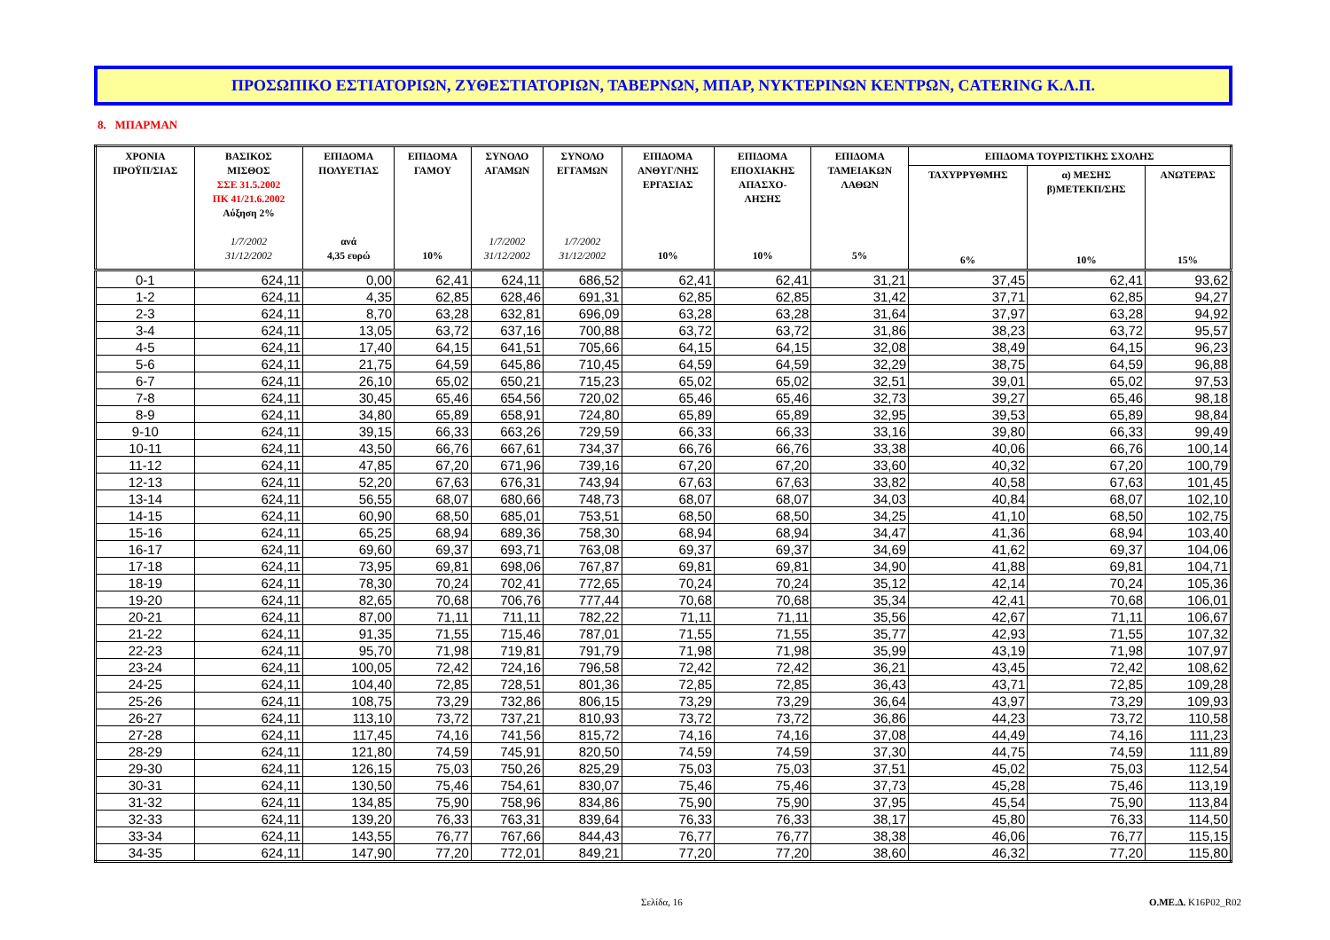ΠΡΟΣΩΠΙΚΟ ΕΣΤΙΑΤΟΡΙΩΝ, ΖΥΘΕΣΤΙΑΤΟΡΙΩΝ, ΤΑΒΕΡΝΩΝ, ΜΠΑΡ, ΝΥΚΤΕΡΙΝΩΝ ΚΕΝΤΡΩΝ, CATERING Κ.Λ.Π.
8. ΜΠΑΡΜΑΝ
| ΧΡΟΝΙΑ ΠΡΟΫΠ/ΣΙΑΣ | ΒΑΣΙΚΟΣ ΜΙΣΘΟΣ ΣΣΕ 31.5.2002 ΠΚ 41/21.6.2002 Αύξηση 2% 1/7/2002 31/12/2002 | ΕΠΙΔΟΜΑ ΠΟΛΥΕΤΙΑΣ ανά 4,35 ευρώ | ΕΠΙΔΟΜΑ ΓΑΜΟΥ 10% | ΣΥΝΟΛΟ ΑΓΑΜΩΝ 1/7/2002 31/12/2002 | ΣΥΝΟΛΟ ΕΓΓΑΜΩΝ 1/7/2002 31/12/2002 | ΕΠΙΔΟΜΑ ΑΝΘΥΓ/ΝΗΣ ΕΡΓΑΣΙΑΣ 10% | ΕΠΙΔΟΜΑ ΕΠΟΧΙΑΚΗΣ ΑΠΑΣΧΟ- ΛΗΣΗΣ 10% | ΕΠΙΔΟΜΑ ΤΑΜΕΙΑΚΩΝ ΛΑΘΩΝ 5% | ΕΠΙΔΟΜΑ ΤΟΥΡΙΣΤΙΚΗΣ ΣΧΟΛΗΣ | | |
| --- | --- | --- | --- | --- | --- | --- | --- | --- | --- | --- | --- |
| | | | | | | | | | ΤΑΧΥΡΡΥΘΜΗΣ 6% | α) ΜΕΣΗΣ β)ΜΕΤΕΚΠ/ΣΗΣ 10% | ΑΝΩΤΕΡΑΣ 15% |
| 0-1 | 624,11 | 0,00 | 62,41 | 624,11 | 686,52 | 62,41 | 62,41 | 31,21 | 37,45 | 62,41 | 93,62 |
| 1-2 | 624,11 | 4,35 | 62,85 | 628,46 | 691,31 | 62,85 | 62,85 | 31,42 | 37,71 | 62,85 | 94,27 |
| 2-3 | 624,11 | 8,70 | 63,28 | 632,81 | 696,09 | 63,28 | 63,28 | 31,64 | 37,97 | 63,28 | 94,92 |
| 3-4 | 624,11 | 13,05 | 63,72 | 637,16 | 700,88 | 63,72 | 63,72 | 31,86 | 38,23 | 63,72 | 95,57 |
| 4-5 | 624,11 | 17,40 | 64,15 | 641,51 | 705,66 | 64,15 | 64,15 | 32,08 | 38,49 | 64,15 | 96,23 |
| 5-6 | 624,11 | 21,75 | 64,59 | 645,86 | 710,45 | 64,59 | 64,59 | 32,29 | 38,75 | 64,59 | 96,88 |
| 6-7 | 624,11 | 26,10 | 65,02 | 650,21 | 715,23 | 65,02 | 65,02 | 32,51 | 39,01 | 65,02 | 97,53 |
| 7-8 | 624,11 | 30,45 | 65,46 | 654,56 | 720,02 | 65,46 | 65,46 | 32,73 | 39,27 | 65,46 | 98,18 |
| 8-9 | 624,11 | 34,80 | 65,89 | 658,91 | 724,80 | 65,89 | 65,89 | 32,95 | 39,53 | 65,89 | 98,84 |
| 9-10 | 624,11 | 39,15 | 66,33 | 663,26 | 729,59 | 66,33 | 66,33 | 33,16 | 39,80 | 66,33 | 99,49 |
| 10-11 | 624,11 | 43,50 | 66,76 | 667,61 | 734,37 | 66,76 | 66,76 | 33,38 | 40,06 | 66,76 | 100,14 |
| 11-12 | 624,11 | 47,85 | 67,20 | 671,96 | 739,16 | 67,20 | 67,20 | 33,60 | 40,32 | 67,20 | 100,79 |
| 12-13 | 624,11 | 52,20 | 67,63 | 676,31 | 743,94 | 67,63 | 67,63 | 33,82 | 40,58 | 67,63 | 101,45 |
| 13-14 | 624,11 | 56,55 | 68,07 | 680,66 | 748,73 | 68,07 | 68,07 | 34,03 | 40,84 | 68,07 | 102,10 |
| 14-15 | 624,11 | 60,90 | 68,50 | 685,01 | 753,51 | 68,50 | 68,50 | 34,25 | 41,10 | 68,50 | 102,75 |
| 15-16 | 624,11 | 65,25 | 68,94 | 689,36 | 758,30 | 68,94 | 68,94 | 34,47 | 41,36 | 68,94 | 103,40 |
| 16-17 | 624,11 | 69,60 | 69,37 | 693,71 | 763,08 | 69,37 | 69,37 | 34,69 | 41,62 | 69,37 | 104,06 |
| 17-18 | 624,11 | 73,95 | 69,81 | 698,06 | 767,87 | 69,81 | 69,81 | 34,90 | 41,88 | 69,81 | 104,71 |
| 18-19 | 624,11 | 78,30 | 70,24 | 702,41 | 772,65 | 70,24 | 70,24 | 35,12 | 42,14 | 70,24 | 105,36 |
| 19-20 | 624,11 | 82,65 | 70,68 | 706,76 | 777,44 | 70,68 | 70,68 | 35,34 | 42,41 | 70,68 | 106,01 |
| 20-21 | 624,11 | 87,00 | 71,11 | 711,11 | 782,22 | 71,11 | 71,11 | 35,56 | 42,67 | 71,11 | 106,67 |
| 21-22 | 624,11 | 91,35 | 71,55 | 715,46 | 787,01 | 71,55 | 71,55 | 35,77 | 42,93 | 71,55 | 107,32 |
| 22-23 | 624,11 | 95,70 | 71,98 | 719,81 | 791,79 | 71,98 | 71,98 | 35,99 | 43,19 | 71,98 | 107,97 |
| 23-24 | 624,11 | 100,05 | 72,42 | 724,16 | 796,58 | 72,42 | 72,42 | 36,21 | 43,45 | 72,42 | 108,62 |
| 24-25 | 624,11 | 104,40 | 72,85 | 728,51 | 801,36 | 72,85 | 72,85 | 36,43 | 43,71 | 72,85 | 109,28 |
| 25-26 | 624,11 | 108,75 | 73,29 | 732,86 | 806,15 | 73,29 | 73,29 | 36,64 | 43,97 | 73,29 | 109,93 |
| 26-27 | 624,11 | 113,10 | 73,72 | 737,21 | 810,93 | 73,72 | 73,72 | 36,86 | 44,23 | 73,72 | 110,58 |
| 27-28 | 624,11 | 117,45 | 74,16 | 741,56 | 815,72 | 74,16 | 74,16 | 37,08 | 44,49 | 74,16 | 111,23 |
| 28-29 | 624,11 | 121,80 | 74,59 | 745,91 | 820,50 | 74,59 | 74,59 | 37,30 | 44,75 | 74,59 | 111,89 |
| 29-30 | 624,11 | 126,15 | 75,03 | 750,26 | 825,29 | 75,03 | 75,03 | 37,51 | 45,02 | 75,03 | 112,54 |
| 30-31 | 624,11 | 130,50 | 75,46 | 754,61 | 830,07 | 75,46 | 75,46 | 37,73 | 45,28 | 75,46 | 113,19 |
| 31-32 | 624,11 | 134,85 | 75,90 | 758,96 | 834,86 | 75,90 | 75,90 | 37,95 | 45,54 | 75,90 | 113,84 |
| 32-33 | 624,11 | 139,20 | 76,33 | 763,31 | 839,64 | 76,33 | 76,33 | 38,17 | 45,80 | 76,33 | 114,50 |
| 33-34 | 624,11 | 143,55 | 76,77 | 767,66 | 844,43 | 76,77 | 76,77 | 38,38 | 46,06 | 76,77 | 115,15 |
| 34-35 | 624,11 | 147,90 | 77,20 | 772,01 | 849,21 | 77,20 | 77,20 | 38,60 | 46,32 | 77,20 | 115,80 |
Σελίδα, 16 Ο.ΜΕ.Δ. K16P02_R02